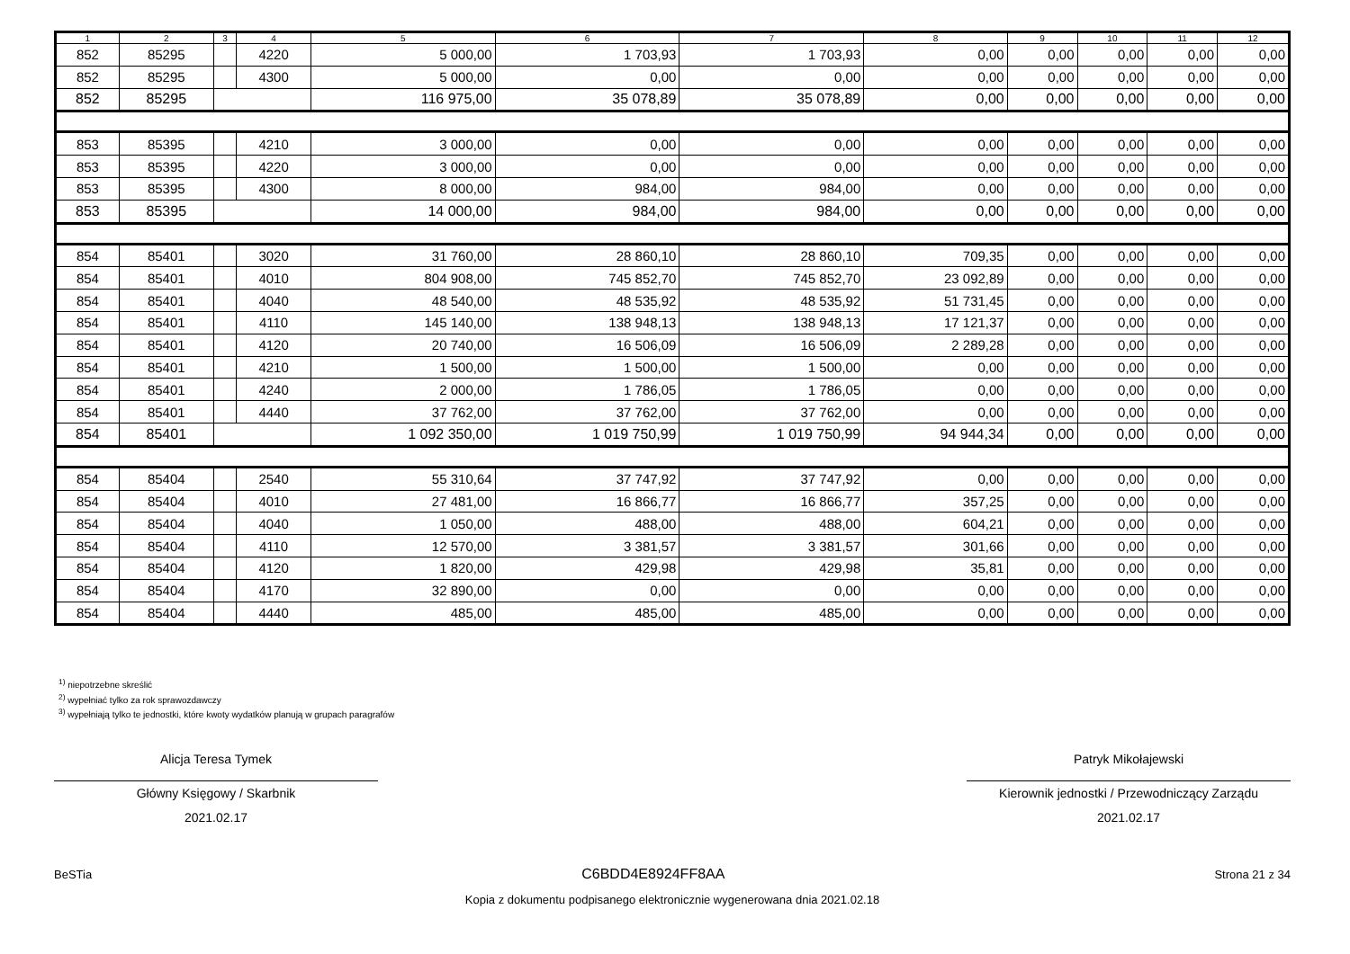| 1 | 2 | 3 | 4 | 5 | 6 | 7 | 8 | 9 | 10 | 11 | 12 |
| --- | --- | --- | --- | --- | --- | --- | --- | --- | --- | --- | --- |
| 852 | 85295 | | 4220 | 5 000,00 | 1 703,93 | 1 703,93 | 0,00 | 0,00 | 0,00 | 0,00 | 0,00 |
| 852 | 85295 | | 4300 | 5 000,00 | 0,00 | 0,00 | 0,00 | 0,00 | 0,00 | 0,00 | 0,00 |
| 852 | 85295 | | | 116 975,00 | 35 078,89 | 35 078,89 | 0,00 | 0,00 | 0,00 | 0,00 | 0,00 |
| 853 | 85395 | | 4210 | 3 000,00 | 0,00 | 0,00 | 0,00 | 0,00 | 0,00 | 0,00 | 0,00 |
| 853 | 85395 | | 4220 | 3 000,00 | 0,00 | 0,00 | 0,00 | 0,00 | 0,00 | 0,00 | 0,00 |
| 853 | 85395 | | 4300 | 8 000,00 | 984,00 | 984,00 | 0,00 | 0,00 | 0,00 | 0,00 | 0,00 |
| 853 | 85395 | | | 14 000,00 | 984,00 | 984,00 | 0,00 | 0,00 | 0,00 | 0,00 | 0,00 |
| 854 | 85401 | | 3020 | 31 760,00 | 28 860,10 | 28 860,10 | 709,35 | 0,00 | 0,00 | 0,00 | 0,00 |
| 854 | 85401 | | 4010 | 804 908,00 | 745 852,70 | 745 852,70 | 23 092,89 | 0,00 | 0,00 | 0,00 | 0,00 |
| 854 | 85401 | | 4040 | 48 540,00 | 48 535,92 | 48 535,92 | 51 731,45 | 0,00 | 0,00 | 0,00 | 0,00 |
| 854 | 85401 | | 4110 | 145 140,00 | 138 948,13 | 138 948,13 | 17 121,37 | 0,00 | 0,00 | 0,00 | 0,00 |
| 854 | 85401 | | 4120 | 20 740,00 | 16 506,09 | 16 506,09 | 2 289,28 | 0,00 | 0,00 | 0,00 | 0,00 |
| 854 | 85401 | | 4210 | 1 500,00 | 1 500,00 | 1 500,00 | 0,00 | 0,00 | 0,00 | 0,00 | 0,00 |
| 854 | 85401 | | 4240 | 2 000,00 | 1 786,05 | 1 786,05 | 0,00 | 0,00 | 0,00 | 0,00 | 0,00 |
| 854 | 85401 | | 4440 | 37 762,00 | 37 762,00 | 37 762,00 | 0,00 | 0,00 | 0,00 | 0,00 | 0,00 |
| 854 | 85401 | | | 1 092 350,00 | 1 019 750,99 | 1 019 750,99 | 94 944,34 | 0,00 | 0,00 | 0,00 | 0,00 |
| 854 | 85404 | | 2540 | 55 310,64 | 37 747,92 | 37 747,92 | 0,00 | 0,00 | 0,00 | 0,00 | 0,00 |
| 854 | 85404 | | 4010 | 27 481,00 | 16 866,77 | 16 866,77 | 357,25 | 0,00 | 0,00 | 0,00 | 0,00 |
| 854 | 85404 | | 4040 | 1 050,00 | 488,00 | 488,00 | 604,21 | 0,00 | 0,00 | 0,00 | 0,00 |
| 854 | 85404 | | 4110 | 12 570,00 | 3 381,57 | 3 381,57 | 301,66 | 0,00 | 0,00 | 0,00 | 0,00 |
| 854 | 85404 | | 4120 | 1 820,00 | 429,98 | 429,98 | 35,81 | 0,00 | 0,00 | 0,00 | 0,00 |
| 854 | 85404 | | 4170 | 32 890,00 | 0,00 | 0,00 | 0,00 | 0,00 | 0,00 | 0,00 | 0,00 |
| 854 | 85404 | | 4440 | 485,00 | 485,00 | 485,00 | 0,00 | 0,00 | 0,00 | 0,00 | 0,00 |
<sup>1)</sup> niepotrzebne skreślić
<sup>2)</sup> wypełniać tylko za rok sprawozdawczy
<sup>3)</sup> wypełniają tylko te jednostki, które kwoty wydatków planują w grupach paragrafów
Alicja Teresa Tymek
Główny Księgowy / Skarbnik
2021.02.17
Patryk Mikołajewski
Kierownik jednostki / Przewodniczący Zarządu
2021.02.17
BeSTia C6BDD4E8924FF8AA Strona 21 z 34
Kopia z dokumentu podpisanego elektronicznie wygenerowana dnia 2021.02.18